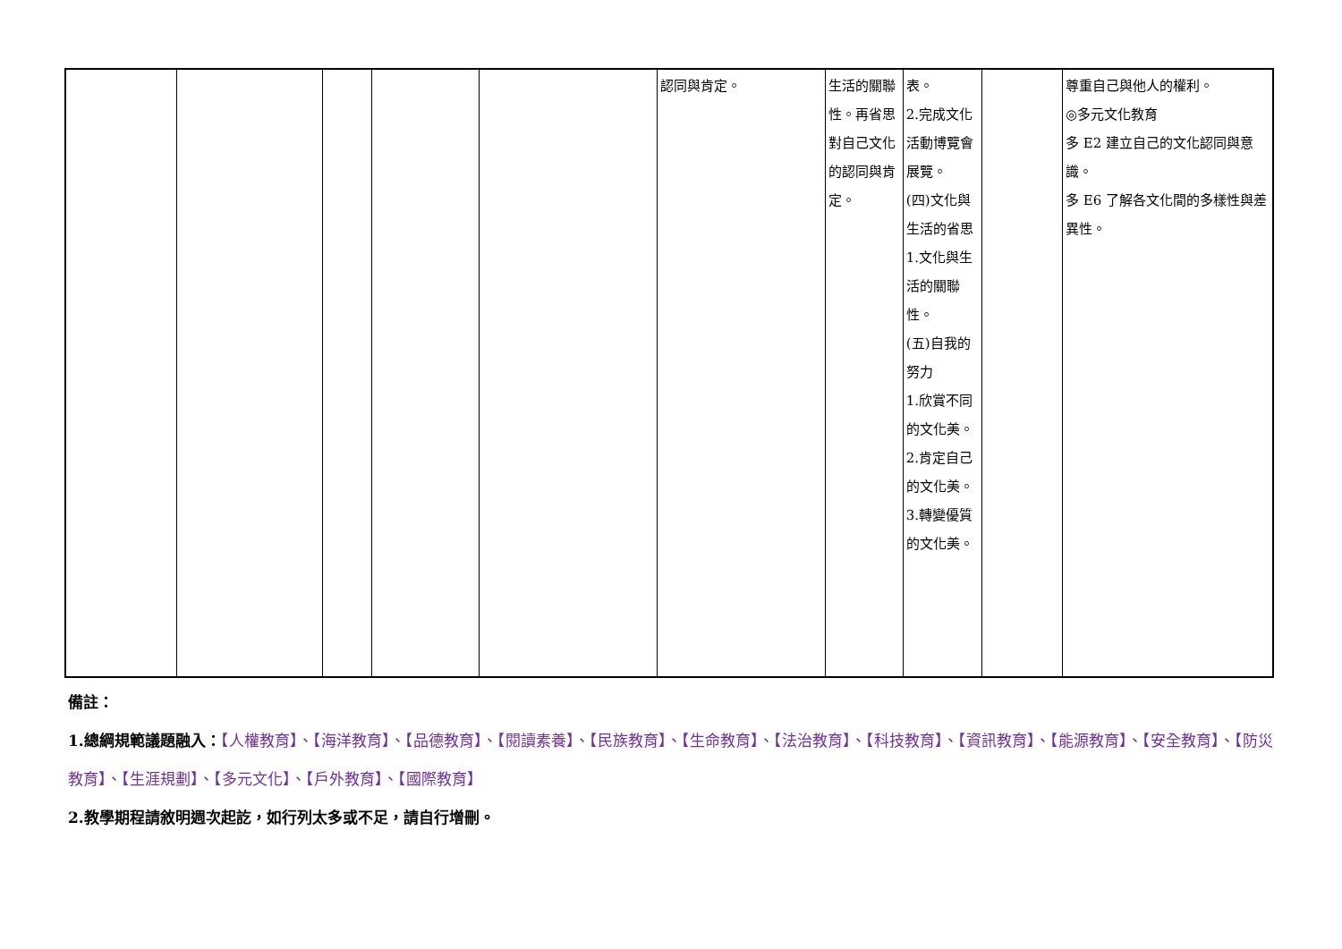| | | | | | 認同與肯定。 | 生活的關聯性。再省思對自己文化的認同與肯定。 | 表。 2.完成文化活動博覽會展覽。 (四)文化與生活的省思 1.文化與生活的關聯性。 (五)自我的努力 1.欣賞不同的文化美。 2.肯定自己的文化美。 3.轉變優質的文化美。 | | 尊重自己與他人的權利。 ◎多元文化教育 多 E2 建立自己的文化認同與意識。 多 E6 了解各文化間的多樣性與差異性。 |
備註：
1.總綱規範議題融入：【人權教育】、【海洋教育】、【品德教育】、【閱讀素養】、【民族教育】、【生命教育】、【法治教育】、【科技教育】、【資訊教育】、【能源教育】、【安全教育】、【防災教育】、【生涯規劃】、【多元文化】、【戶外教育】、【國際教育】
2.教學期程請敘明週次起訖，如行列太多或不足，請自行增刪。